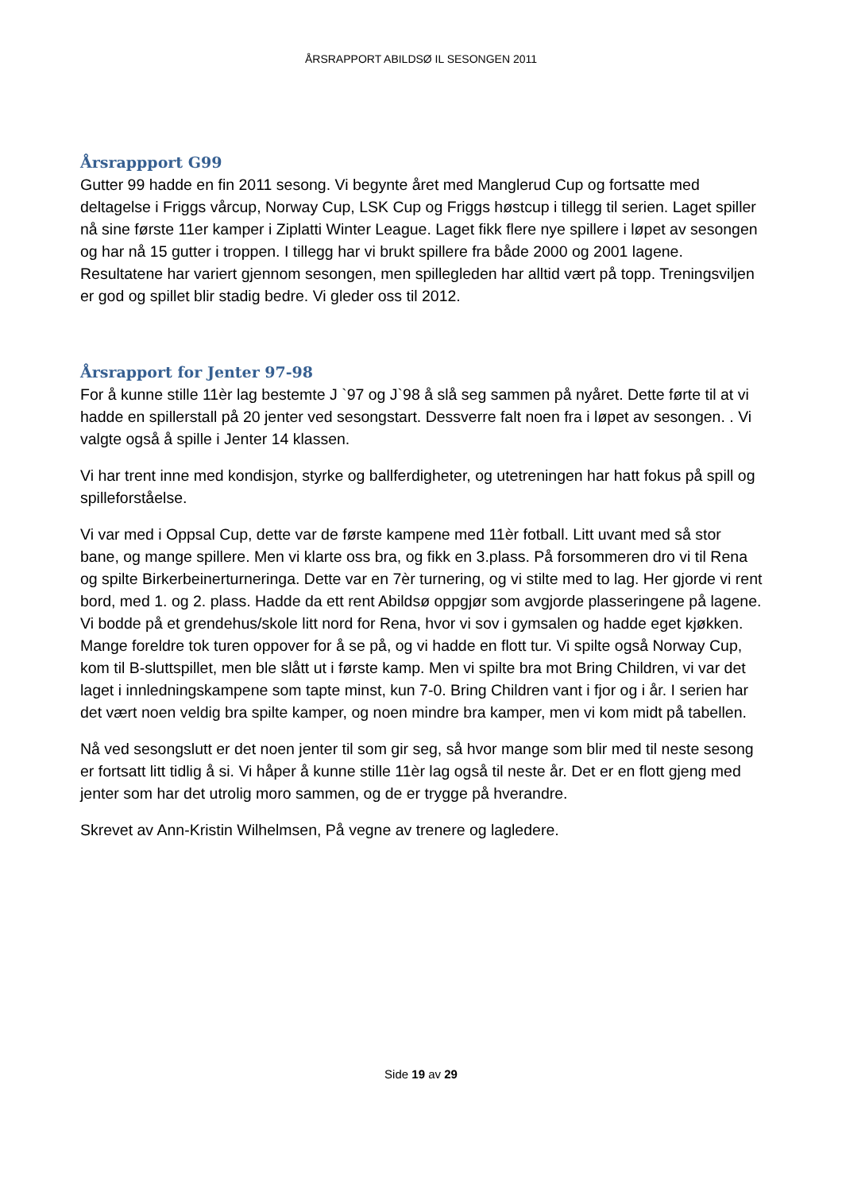ÅRSRAPPORT ABILDSØ IL SESONGEN 2011
Årsrappport G99
Gutter 99 hadde en fin 2011 sesong. Vi begynte året med Manglerud Cup og fortsatte med deltagelse i Friggs vårcup, Norway Cup, LSK Cup og Friggs høstcup i tillegg til serien. Laget spiller nå sine første 11er kamper i Ziplatti Winter League. Laget fikk flere nye spillere i løpet av sesongen og har nå 15 gutter i troppen. I tillegg har vi brukt spillere fra både 2000 og 2001 lagene. Resultatene har variert gjennom sesongen, men spillegleden har alltid vært på topp. Treningsviljen er god og spillet blir stadig bedre. Vi gleder oss til 2012.
Årsrapport for Jenter 97-98
For å kunne stille 11èr lag bestemte J `97 og J`98 å slå seg sammen på nyåret. Dette førte til at vi hadde en spillerstall på 20 jenter ved sesongstart. Dessverre falt noen fra i løpet av sesongen. . Vi valgte også å spille i Jenter 14 klassen.
Vi har trent inne med kondisjon, styrke og ballferdigheter, og utetreningen har hatt fokus på spill og spilleforståelse.
Vi var med i Oppsal Cup, dette var de første kampene med 11èr fotball. Litt uvant med så stor bane, og mange spillere. Men vi klarte oss bra, og fikk en 3.plass. På forsommeren dro vi til Rena og spilte Birkerbeinerturneringa. Dette var en 7èr turnering, og vi stilte med to lag. Her gjorde vi rent bord, med 1. og 2. plass. Hadde da ett rent Abildsø oppgjør som avgjorde plasseringene på lagene. Vi bodde på et grendehus/skole litt nord for Rena, hvor vi sov i gymsalen og hadde eget kjøkken. Mange foreldre tok turen oppover for å se på, og vi hadde en flott tur. Vi spilte også Norway Cup, kom til B-sluttspillet, men ble slått ut i første kamp. Men vi spilte bra mot Bring Children, vi var det laget i innledningskampene som tapte minst, kun 7-0. Bring Children vant i fjor og i år. I serien har det vært noen veldig bra spilte kamper, og noen mindre bra kamper, men vi kom midt på tabellen.
Nå ved sesongslutt er det noen jenter til som gir seg, så hvor mange som blir med til neste sesong er fortsatt litt tidlig å si. Vi håper å kunne stille 11èr lag også til neste år. Det er en flott gjeng med jenter som har det utrolig moro sammen, og de er trygge på hverandre.
Skrevet av Ann-Kristin Wilhelmsen, På vegne av trenere og lagledere.
Side 19 av 29